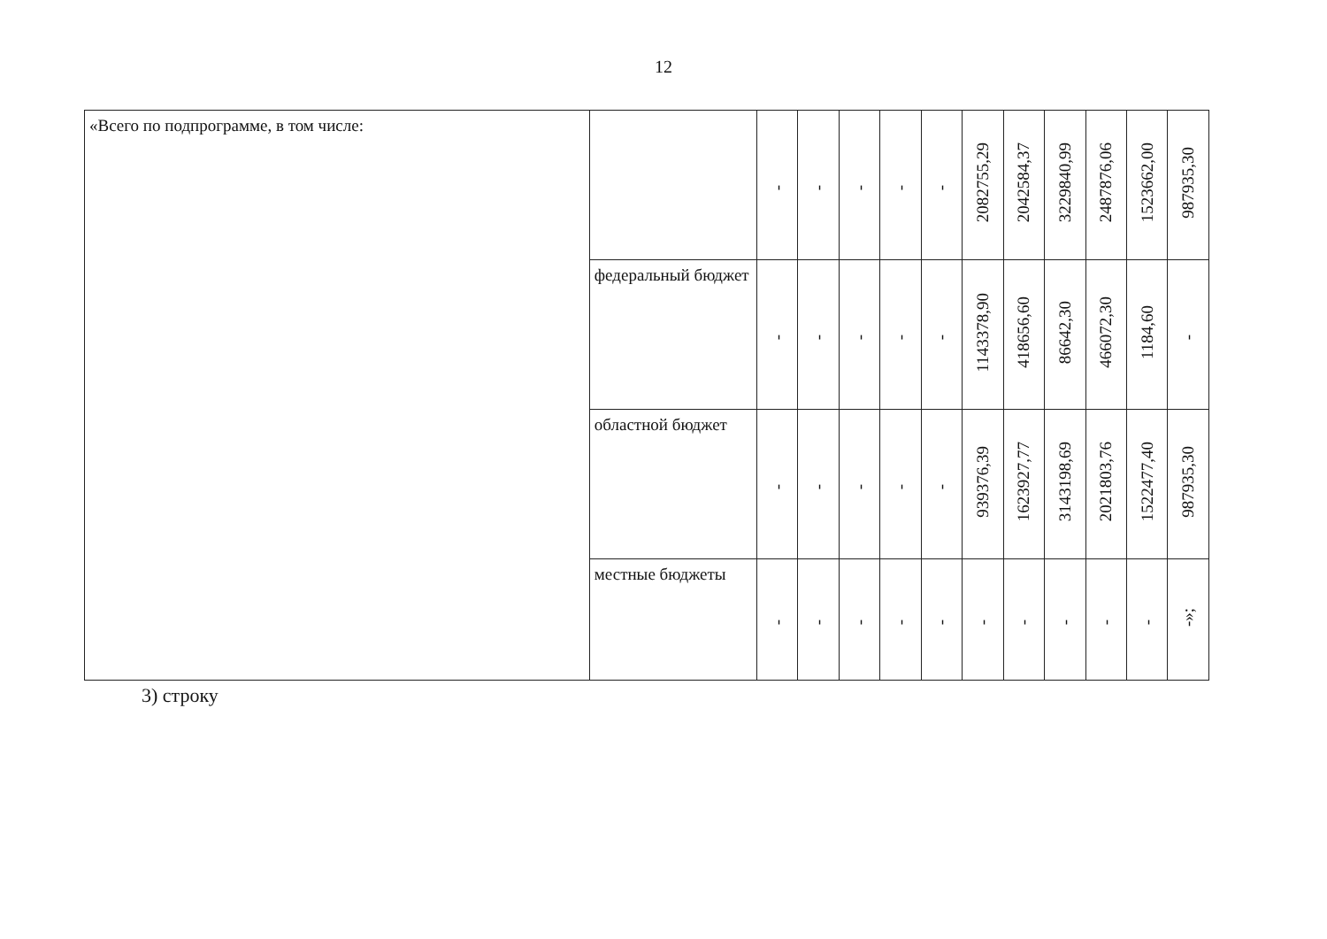12
| «Всего по подпрограмме, в том числе: | | - | - | - | - | - | 2082755,29 | 2042584,37 | 3229840,99 | 2487876,06 | 1523662,00 | 987935,30 |
| | федеральный бюджет | - | - | - | - | - | 1143378,90 | 418656,60 | 86642,30 | 466072,30 | 1184,60 | - |
| | областной бюджет | - | - | - | - | - | 939376,39 | 1623927,77 | 3143198,69 | 2021803,76 | 1522477,40 | 987935,30 |
| | местные бюджеты | - | - | - | - | - | - | - | - | - | - | -»; |
3) строку